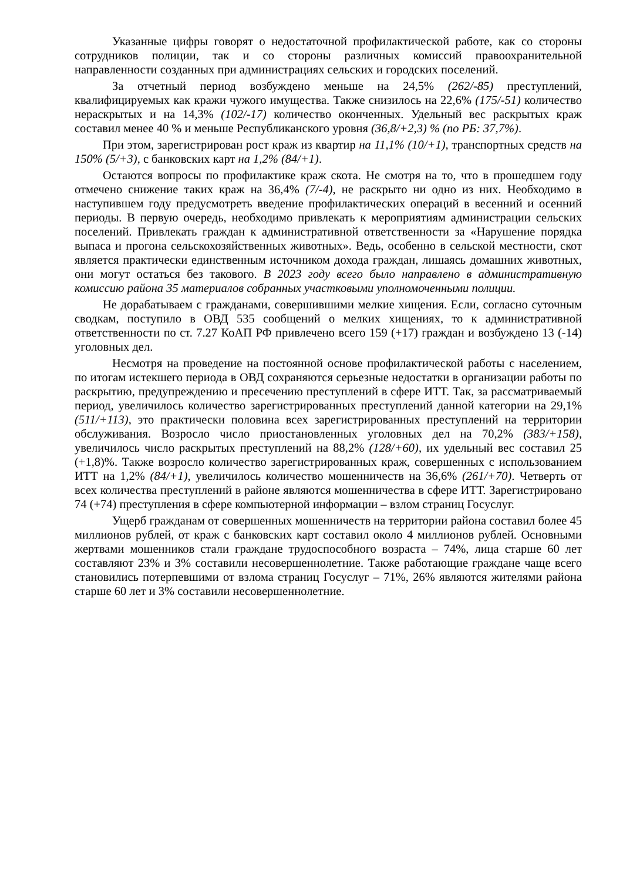Указанные цифры говорят о недостаточной профилактической работе, как со стороны сотрудников полиции, так и со стороны различных комиссий правоохранительной направленности созданных при администрациях сельских и городских поселений.
За отчетный период возбуждено меньше на 24,5% (262/-85) преступлений, квалифицируемых как кражи чужого имущества. Также снизилось на 22,6% (175/-51) количество нераскрытых и на 14,3% (102/-17) количество оконченных. Удельный вес раскрытых краж составил менее 40 % и меньше Республиканского уровня (36,8/+2,3) % (по РБ: 37,7%).
При этом, зарегистрирован рост краж из квартир на 11,1% (10/+1), транспортных средств на 150% (5/+3), с банковских карт на 1,2% (84/+1).
Остаются вопросы по профилактике краж скота. Не смотря на то, что в прошедшем году отмечено снижение таких краж на 36,4% (7/-4), не раскрыто ни одно из них. Необходимо в наступившем году предусмотреть введение профилактических операций в весенний и осенний периоды. В первую очередь, необходимо привлекать к мероприятиям администрации сельских поселений. Привлекать граждан к административной ответственности за «Нарушение порядка выпаса и прогона сельскохозяйственных животных». Ведь, особенно в сельской местности, скот является практически единственным источником дохода граждан, лишаясь домашних животных, они могут остаться без такового. В 2023 году всего было направлено в административную комиссию района 35 материалов собранных участковыми уполномоченными полиции.
Не дорабатываем с гражданами, совершившими мелкие хищения. Если, согласно суточным сводкам, поступило в ОВД 535 сообщений о мелких хищениях, то к административной ответственности по ст. 7.27 КоАП РФ привлечено всего 159 (+17) граждан и возбуждено 13 (-14) уголовных дел.
Несмотря на проведение на постоянной основе профилактической работы с населением, по итогам истекшего периода в ОВД сохраняются серьезные недостатки в организации работы по раскрытию, предупреждению и пресечению преступлений в сфере ИТТ. Так, за рассматриваемый период, увеличилось количество зарегистрированных преступлений данной категории на 29,1% (511/+113), это практически половина всех зарегистрированных преступлений на территории обслуживания. Возросло число приостановленных уголовных дел на 70,2% (383/+158), увеличилось число раскрытых преступлений на 88,2% (128/+60), их удельный вес составил 25 (+1,8)%. Также возросло количество зарегистрированных краж, совершенных с использованием ИТТ на 1,2% (84/+1), увеличилось количество мошенничеств на 36,6% (261/+70). Четверть от всех количества преступлений в районе являются мошенничества в сфере ИТТ. Зарегистрировано 74 (+74) преступления в сфере компьютерной информации – взлом страниц Госуслуг.
Ущерб гражданам от совершенных мошенничеств на территории района составил более 45 миллионов рублей, от краж с банковских карт составил около 4 миллионов рублей. Основными жертвами мошенников стали граждане трудоспособного возраста – 74%, лица старше 60 лет составляют 23% и 3% составили несовершеннолетние. Также работающие граждане чаще всего становились потерпевшими от взлома страниц Госуслуг – 71%, 26% являются жителями района старше 60 лет и 3% составили несовершеннолетние.